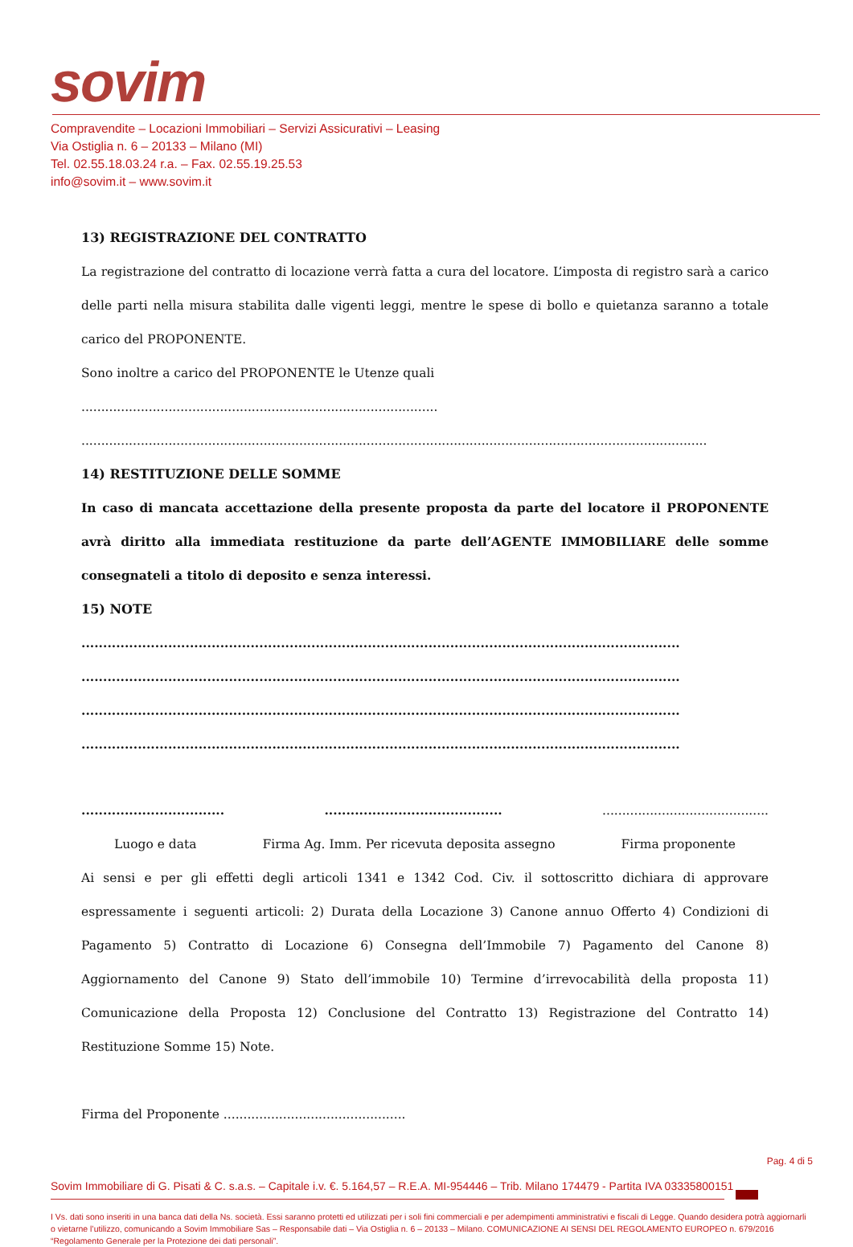sovim
Compravendite – Locazioni Immobiliari – Servizi Assicurativi – Leasing
Via Ostiglia n. 6 – 20133 – Milano (MI)
Tel. 02.55.18.03.24 r.a. – Fax. 02.55.19.25.53
info@sovim.it – www.sovim.it
13) REGISTRAZIONE DEL CONTRATTO
La registrazione del contratto di locazione verrà fatta a cura del locatore. L’imposta di registro sarà a carico delle parti nella misura stabilita dalle vigenti leggi, mentre le spese di bollo e quietanza saranno a totale carico del PROPONENTE.
Sono inoltre a carico del PROPONENTE le Utenze quali ..........................................................................................
..............................................................................................................................................................
14) RESTITUZIONE DELLE SOMME
In caso di mancata accettazione della presente proposta da parte del locatore il PROPONENTE avrà diritto alla immediata restituzione da parte dell’AGENTE IMMOBILIARE delle somme consegnateli a titolo di deposito e senza interessi.
15) NOTE
..........................................................................................................................................
..........................................................................................................................................
..........................................................................................................................................
..........................................................................................................................................
................................. ......................................... ..........................................
Luogo e data Firma Ag. Imm. Per ricevuta deposita assegno Firma proponente
Ai sensi e per gli effetti degli articoli 1341 e 1342 Cod. Civ. il sottoscritto dichiara di approvare espressamente i seguenti articoli: 2) Durata della Locazione 3) Canone annuo Offerto 4) Condizioni di Pagamento 5) Contratto di Locazione 6) Consegna dell’Immobile 7) Pagamento del Canone 8) Aggiornamento del Canone 9) Stato dell’immobile 10) Termine d’irrevocabilità della proposta 11) Comunicazione della Proposta 12) Conclusione del Contratto 13) Registrazione del Contratto 14) Restituzione Somme 15) Note.
Firma del Proponente ..............................................
Pag. 4 di 5
Sovim Immobiliare di G. Pisati & C. s.a.s. – Capitale i.v. €. 5.164,57 – R.E.A. MI-954446 – Trib. Milano 174479 - Partita IVA 03335800151
I Vs. dati sono inseriti in una banca dati della Ns. società. Essi saranno protetti ed utilizzati per i soli fini commerciali e per adempimenti amministrativi e fiscali di Legge. Quando desidera potrà aggiornarli o vietarne l’utilizzo, comunicando a Sovim Immobiliare Sas – Responsabile dati – Via Ostiglia n. 6 – 20133 – Milano. COMUNICAZIONE AI SENSI DEL REGOLAMENTO EUROPEO n. 679/2016 “Regolamento Generale per la Protezione dei dati personali”.